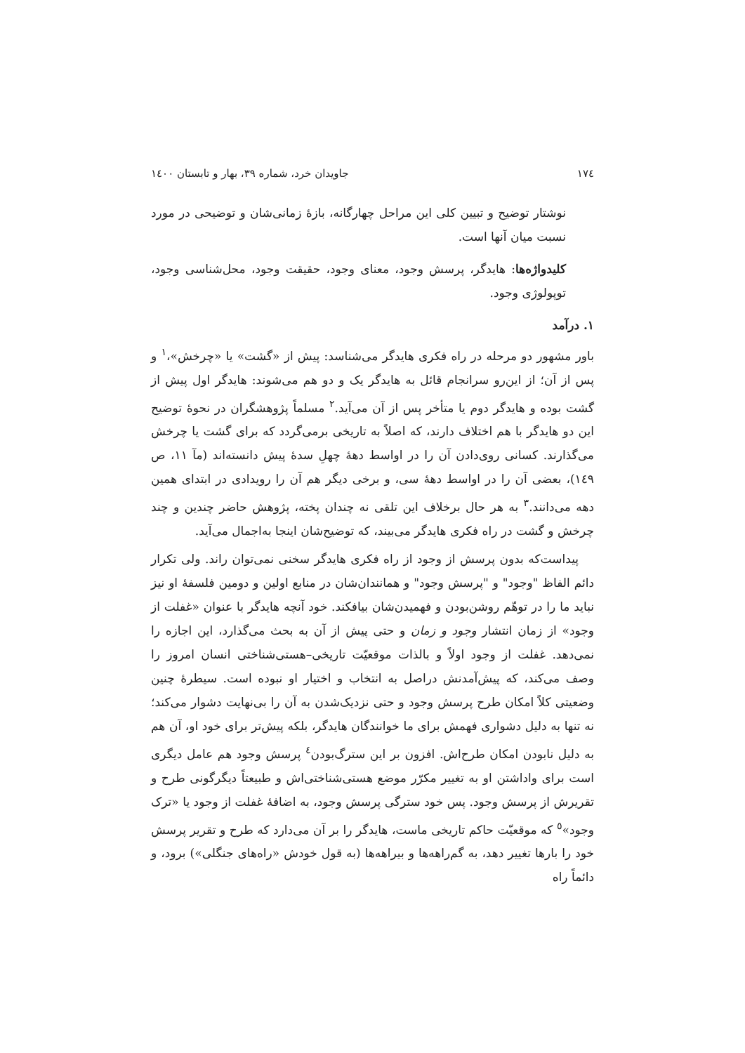١٧٤ جاویدان خرد، شماره ٣٩، بهار و تابستان ١٤٠٠
نوشتار توضیح و تبیین کلی این مراحل چهارگانه، بازهٔ زمانی‌شان و توضیحی در مورد نسبت میان آنها است.
کلیدواژه‌ها: هایدگر، پرسش وجود، معنای وجود، حقیقت وجود، محل‌شناسی وجود، توپولوژی وجود.
١. درآمد
باور مشهور دو مرحله در راه فکری هایدگر می‌شناسد: پیش از «گشت» یا «چرخش»،<sup>١</sup> و پس از آن؛ از این‌رو سرانجام قائل به هایدگر یک و دو هم می‌شوند: هایدگر اول پیش از گشت بوده و هایدگر دوم یا متأخر پس از آن می‌آید.<sup>٢</sup> مسلماً پژوهشگران در نحوهٔ توضیح این دو هایدگر با هم اختلاف دارند، که اصلاً به تاریخی برمی‌گردد که برای گشت یا چرخش می‌گذارند. کسانی روی‌دادن آن را در اواسط دههٔ چهلِ سدهٔ پیش دانسته‌اند (مآ ١١، ص ١٤٩)، بعضی آن را در اواسط دههٔ سی، و برخی دیگر هم آن را رویدادی در ابتدای همین دهه می‌دانند.<sup>٣</sup> به هر حال برخلاف این تلقی نه چندان پخته، پژوهش حاضر چندین و چند چرخش و گشت در راه فکری هایدگر می‌بیند، که توضیح‌شان اینجا بەاجمال می‌آید.
پیداست‌که بدون پرسش از وجود از راه فکری هایدگر سخنی نمی‌توان راند. ولی تکرار دائم الفاظ "وجود" و "پرسش وجود" و همانندان‌شان در منابع اولین و دومین فلسفهٔ او نیز نباید ما را در توهّم روشن‌بودن و فهمیدن‌شان بیافکند. خود آنچه هایدگر با عنوان «غفلت از وجود» از زمان انتشار وجود و زمان و حتی پیش از آن به بحث می‌گذارد، این اجازه را نمی‌دهد. غفلت از وجود اولاً و بالذات موقعیّت تاریخی–هستی‌شناختی انسان امروز را وصف می‌کند، که پیش‌آمدنش دراصل به انتخاب و اختیار او نبوده است. سیطرهٔ چنین وضعیتی کلاً امکان طرح پرسش وجود و حتی نزدیک‌شدن به آن را بی‌نهایت دشوار می‌کند؛ نه تنها به دلیل دشواری فهمش برای ما خوانندگان هایدگر، بلکه پیش‌تر برای خود او، آن هم به دلیل نابودن امکان طرح‌اش. افزون بر این سترگ‌بودن<sup>٤</sup> پرسش وجود هم عامل دیگری است برای واداشتن او به تغییر مکرّر موضع هستی‌شناختی‌اش و طبیعتاً دیگرگونی طرح و تقریرش از پرسش وجود. پس خود سترگی پرسش وجود، به اضافهٔ غفلت از وجود یا «ترک وجود»<sup>٥</sup> که موقعیّت حاکم تاریخی ماست، هایدگر را بر آن می‌دارد که طرح و تقریر پرسش خود را بارها تغییر دهد، به گم‌راهه‌ها و بیراهه‌ها (به قول خودش «راه‌های جنگلی») برود، و دائماً راه